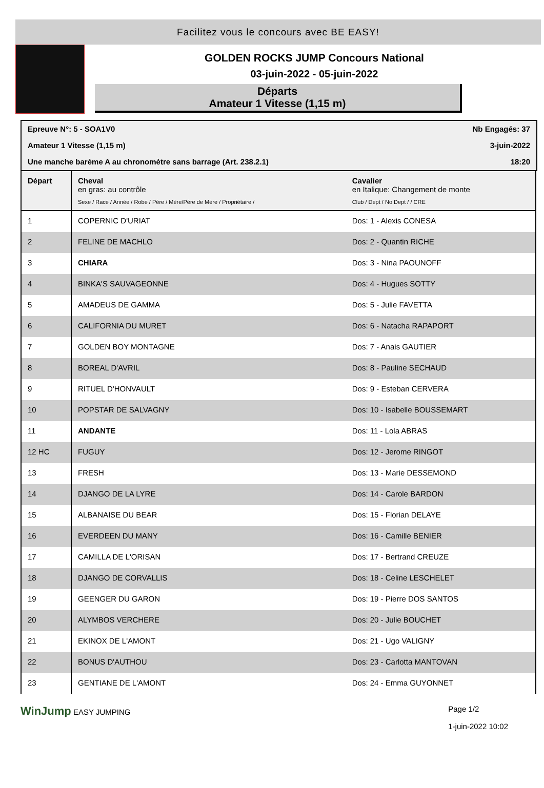Facilitez vous le concours avec BE EASY!
GOLDEN ROCKS JUMP Concours National
03-juin-2022 - 05-juin-2022
Départs
Amateur 1 Vitesse (1,15 m)
Epreuve N°: 5 - SOA1V0 Nb Engagés: 37
Amateur 1 Vitesse (1,15 m) 3-juin-2022
Une manche barème A au chronomètre sans barrage (Art. 238.2.1) 18:20
| Départ | Cheval en gras: au contrôle Sexe / Race / Année / Robe / Père / Mère/Père de Mère / Propriétaire / | Cavalier en Italique: Changement de monte Club / Dept / No Dept / / CRE |
| --- | --- | --- |
| 1 | COPERNIC D'URIAT | Dos: 1 - Alexis CONESA |
| 2 | FELINE DE MACHLO | Dos: 2 - Quantin RICHE |
| 3 | CHIARA | Dos: 3 - Nina PAOUNOFF |
| 4 | BINKA'S SAUVAGEONNE | Dos: 4 - Hugues SOTTY |
| 5 | AMADEUS DE GAMMA | Dos: 5 - Julie FAVETTA |
| 6 | CALIFORNIA DU MURET | Dos: 6 - Natacha RAPAPORT |
| 7 | GOLDEN BOY MONTAGNE | Dos: 7 - Anais GAUTIER |
| 8 | BOREAL D'AVRIL | Dos: 8 - Pauline SECHAUD |
| 9 | RITUEL D'HONVAULT | Dos: 9 - Esteban CERVERA |
| 10 | POPSTAR DE SALVAGNY | Dos: 10 - Isabelle BOUSSEMART |
| 11 | ANDANTE | Dos: 11 - Lola ABRAS |
| 12 HC | FUGUY | Dos: 12 - Jerome RINGOT |
| 13 | FRESH | Dos: 13 - Marie DESSEMOND |
| 14 | DJANGO DE LA LYRE | Dos: 14 - Carole BARDON |
| 15 | ALBANAISE DU BEAR | Dos: 15 - Florian DELAYE |
| 16 | EVERDEEN DU MANY | Dos: 16 - Camille BENIER |
| 17 | CAMILLA DE L'ORISAN | Dos: 17 - Bertrand CREUZE |
| 18 | DJANGO DE CORVALLIS | Dos: 18 - Celine LESCHELET |
| 19 | GEENGER DU GARON | Dos: 19 - Pierre DOS SANTOS |
| 20 | ALYMBOS VERCHERE | Dos: 20 - Julie BOUCHET |
| 21 | EKINOX DE L'AMONT | Dos: 21 - Ugo VALIGNY |
| 22 | BONUS D'AUTHOU | Dos: 23 - Carlotta MANTOVAN |
| 23 | GENTIANE DE L'AMONT | Dos: 24 - Emma GUYONNET |
WinJump EASY JUMPING Page 1/2
1-juin-2022 10:02